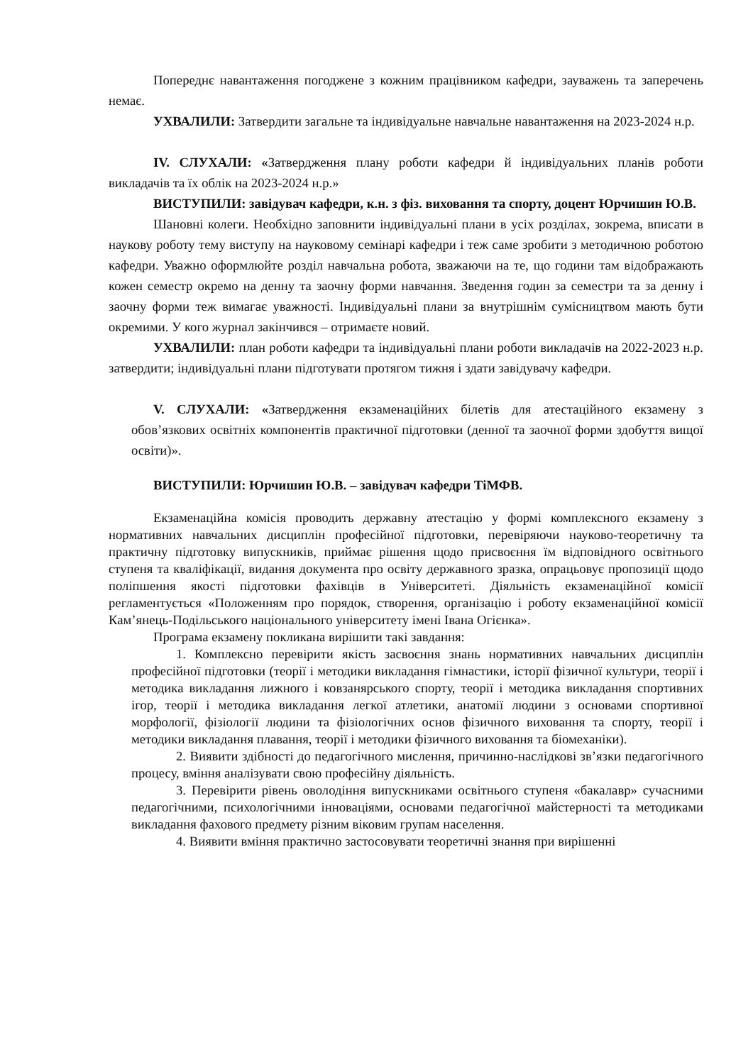Попереднє навантаження погоджене з кожним працівником кафедри, зауважень та заперечень немає.
УХВАЛИЛИ: Затвердити загальне та індивідуальне навчальне навантаження на 2023-2024 н.р.
IV. СЛУХАЛИ: «Затвердження плану роботи кафедри й індивідуальних планів роботи викладачів та їх облік на 2023-2024 н.р.»
ВИСТУПИЛИ: завідувач кафедри, к.н. з фіз. виховання та спорту, доцент Юрчишин Ю.В.
Шановні колеги. Необхідно заповнити індивідуальні плани в усіх розділах, зокрема, вписати в наукову роботу тему виступу на науковому семінарі кафедри і теж саме зробити з методичною роботою кафедри. Уважно оформлюйте розділ навчальна робота, зважаючи на те, що години там відображають кожен семестр окремо на денну та заочну форми навчання. Зведення годин за семестри та за денну і заочну форми теж вимагає уважності. Індивідуальні плани за внутрішнім сумісництвом мають бути окремими. У кого журнал закінчився – отримаєте новий.
УХВАЛИЛИ: план роботи кафедри та індивідуальні плани роботи викладачів на 2022-2023 н.р. затвердити; індивідуальні плани підготувати протягом тижня і здати завідувачу кафедри.
V. СЛУХАЛИ: «Затвердження екзаменаційних білетів для атестаційного екзамену з обов’язкових освітніх компонентів практичної підготовки (денної та заочної форми здобуття вищої освіти)».
ВИСТУПИЛИ: Юрчишин Ю.В. – завідувач кафедри ТіМФВ.
Екзаменаційна комісія проводить державну атестацію у формі комплексного екзамену з нормативних навчальних дисциплін професійної підготовки, перевіряючи науково-теоретичну та практичну підготовку випускників, приймає рішення щодо присвоєння їм відповідного освітнього ступеня та кваліфікації, видання документа про освіту державного зразка, опрацьовує пропозиції щодо поліпшення якості підготовки фахівців в Університеті. Діяльність екзаменаційної комісії регламентується «Положенням про порядок, створення, організацію і роботу екзаменаційної комісії Кам’янець-Подільського національного університету імені Івана Огієнка».
Програма екзамену покликана вирішити такі завдання:
1. Комплексно перевірити якість засвоєння знань нормативних навчальних дисциплін професійної підготовки (теорії і методики викладання гімнастики, історії фізичної культури, теорії і методика викладання лижного і ковзанярського спорту, теорії і методика викладання спортивних ігор, теорії і методика викладання легкої атлетики, анатомії людини з основами спортивної морфології, фізіології людини та фізіологічних основ фізичного виховання та спорту, теорії і методики викладання плавання, теорії і методики фізичного виховання та біомеханіки).
2. Виявити здібності до педагогічного мислення, причинно-наслідкові зв’язки педагогічного процесу, вміння аналізувати свою професійну діяльність.
3. Перевірити рівень оволодіння випускниками освітнього ступеня «бакалавр» сучасними педагогічними, психологічними інноваціями, основами педагогічної майстерності та методиками викладання фахового предмету різним віковим групам населення.
4. Виявити вміння практично застосовувати теоретичні знання при вирішенні